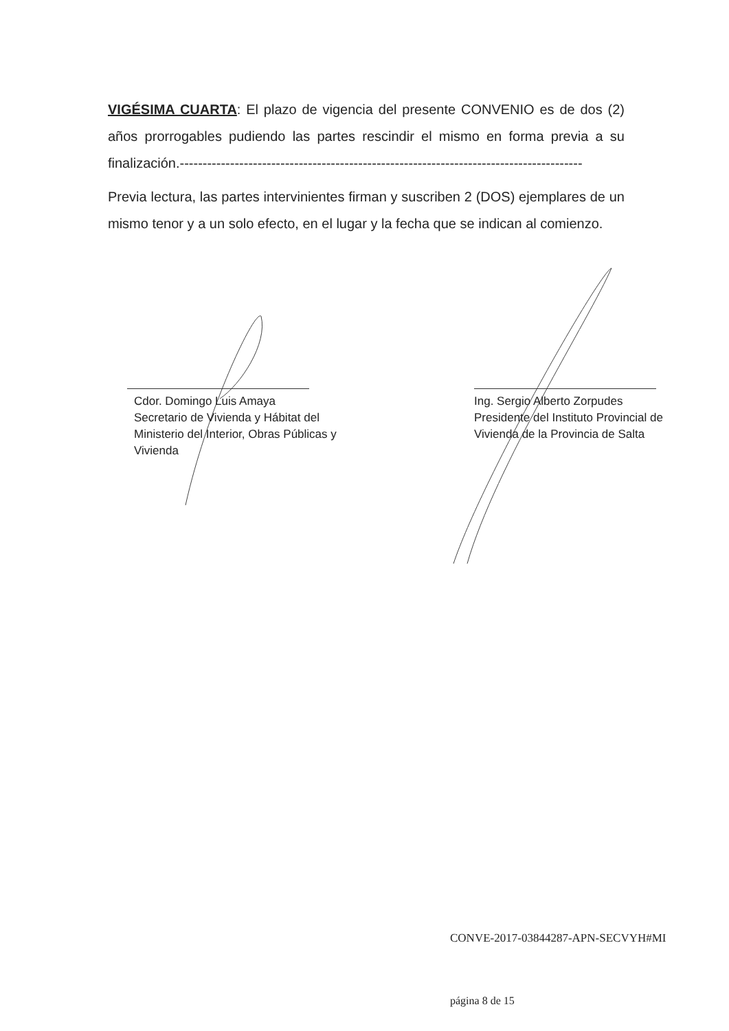VIGÉSIMA CUARTA: El plazo de vigencia del presente CONVENIO es de dos (2) años prorrogables pudiendo las partes rescindir el mismo en forma previa a su finalización.----------------------------------------------------------------------------------------
Previa lectura, las partes intervinientes firman y suscriben 2 (DOS) ejemplares de un mismo tenor y a un solo efecto, en el lugar y la fecha que se indican al comienzo.
Cdor. Domingo Luis Amaya
Secretario de Vivienda y Hábitat del
Ministerio del Interior, Obras Públicas y
Vivienda
Ing. Sergio Alberto Zorpudes
Presidente del Instituto Provincial de
Vivienda de la Provincia de Salta
CONVE-2017-03844287-APN-SECVYH#MI
página 8 de 15